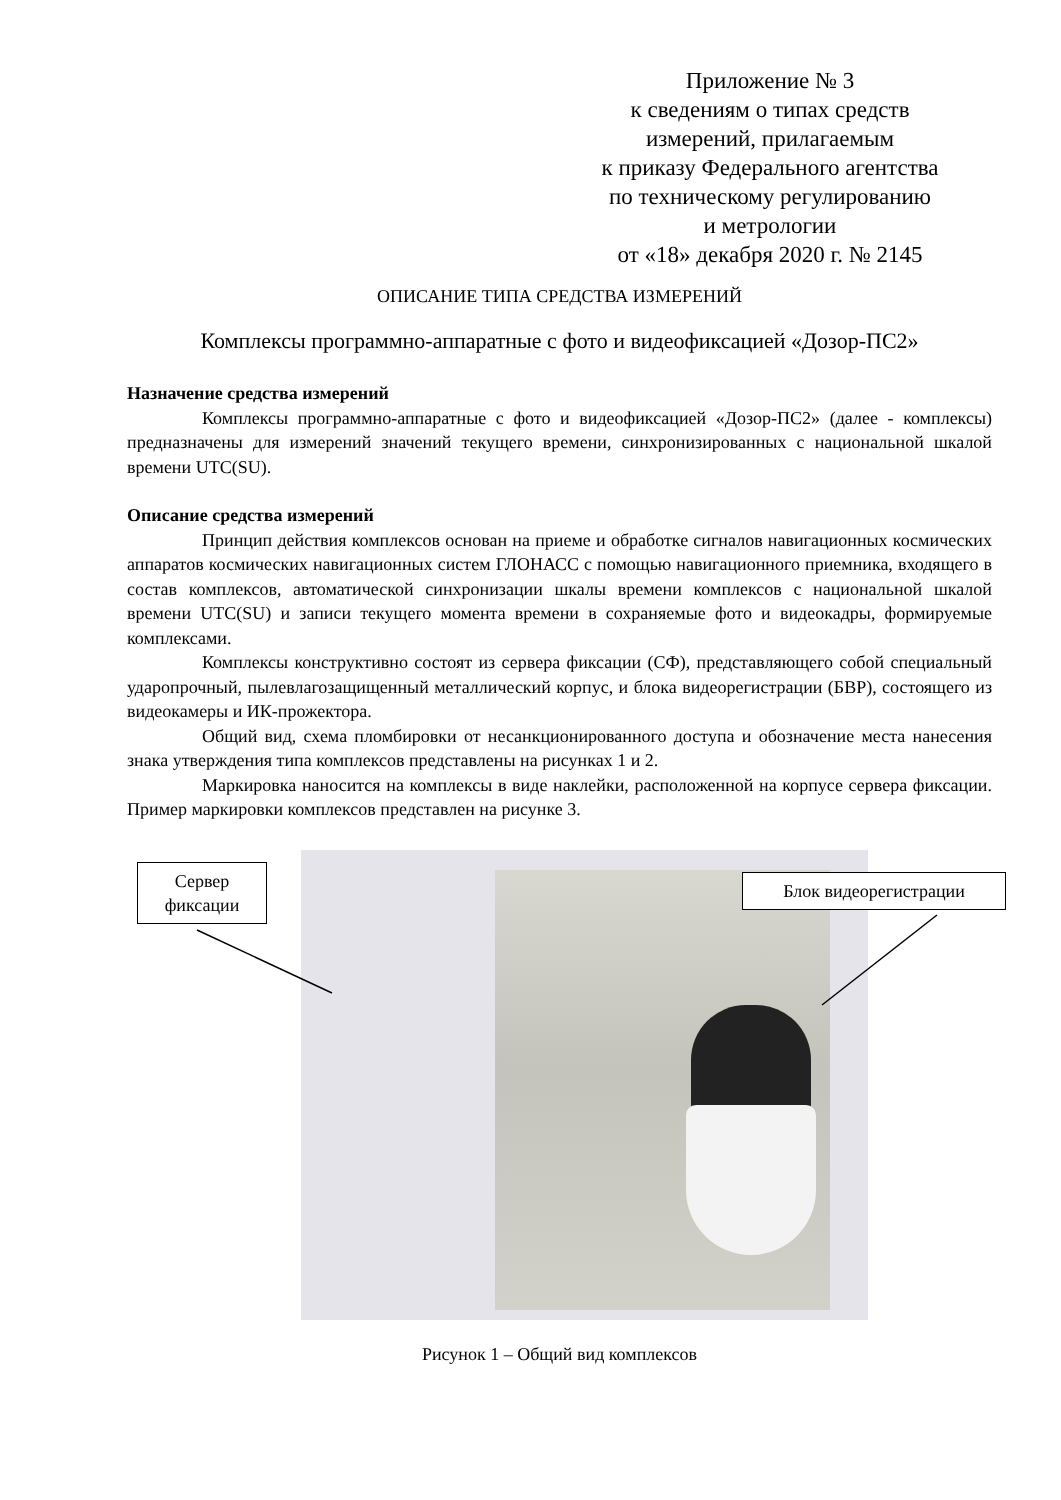Приложение № 3
к сведениям о типах средств
измерений, прилагаемым
к приказу Федерального агентства
по техническому регулированию
и метрологии
от «18» декабря 2020 г. № 2145
ОПИСАНИЕ ТИПА СРЕДСТВА ИЗМЕРЕНИЙ
Комплексы программно-аппаратные с фото и видеофиксацией «Дозор-ПС2»
Назначение средства измерений
Комплексы программно-аппаратные с фото и видеофиксацией «Дозор-ПС2» (далее - комплексы) предназначены для измерений значений текущего времени, синхронизированных с национальной шкалой времени UTC(SU).
Описание средства измерений
Принцип действия комплексов основан на приеме и обработке сигналов навигационных космических аппаратов космических навигационных систем ГЛОНАСС с помощью навигационного приемника, входящего в состав комплексов, автоматической синхронизации шкалы времени комплексов с национальной шкалой времени UTC(SU) и записи текущего момента времени в сохраняемые фото и видеокадры, формируемые комплексами.
Комплексы конструктивно состоят из сервера фиксации (СФ), представляющего собой специальный ударопрочный, пылевлагозащищенный металлический корпус, и блока видеорегистрации (БВР), состоящего из видеокамеры и ИК-прожектора.
Общий вид, схема пломбировки от несанкционированного доступа и обозначение места нанесения знака утверждения типа комплексов представлены на рисунках 1 и 2.
Маркировка наносится на комплексы в виде наклейки, расположенной на корпусе сервера фиксации. Пример маркировки комплексов представлен на рисунке 3.
Сервер фиксации
Блок видеорегистрации
Рисунок 1 – Общий вид комплексов